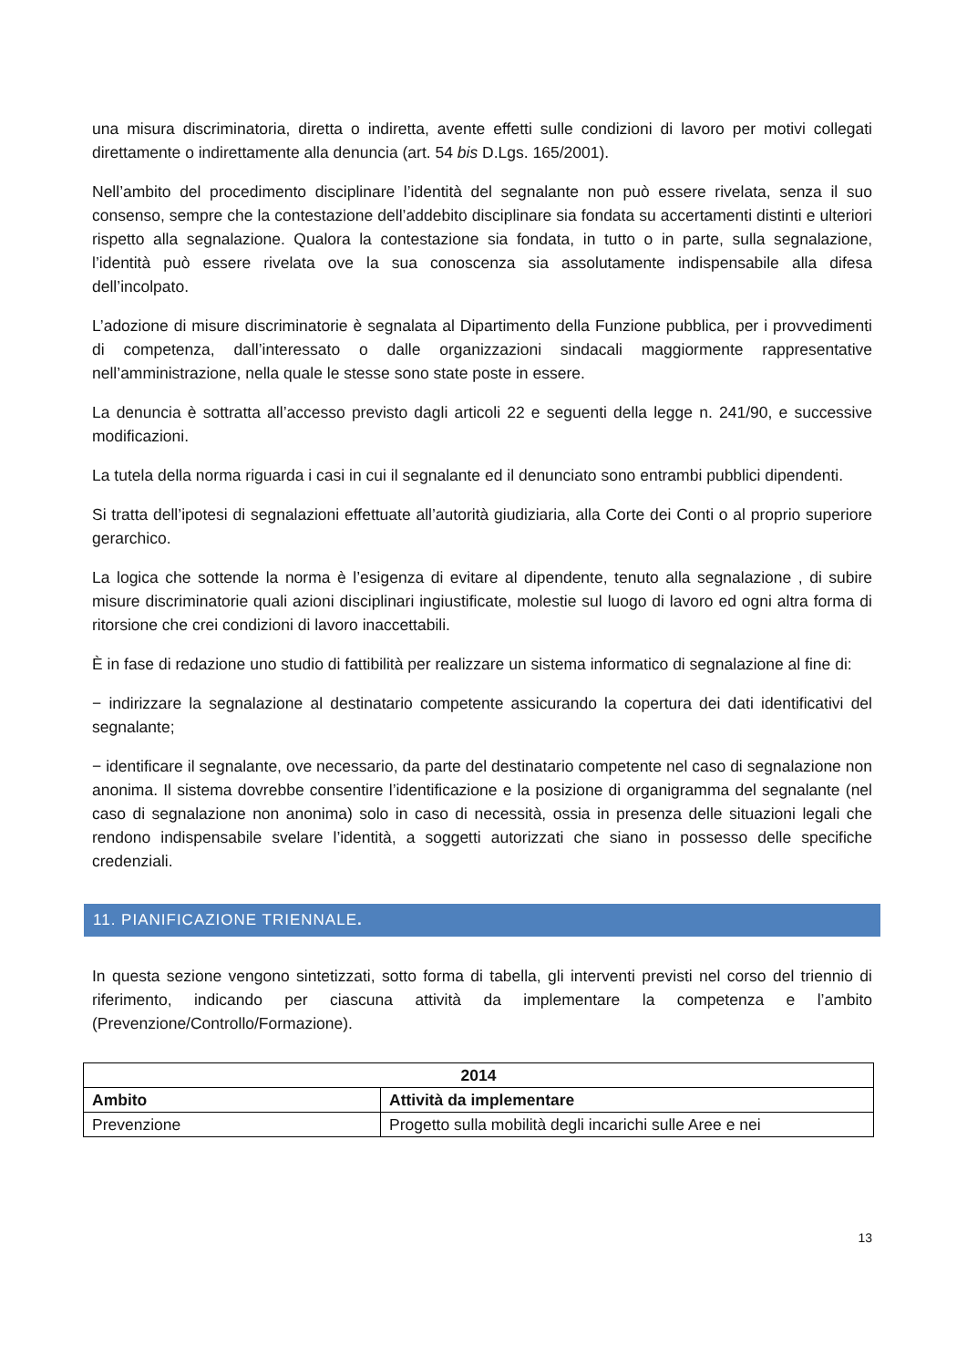una misura discriminatoria, diretta o indiretta, avente effetti sulle condizioni di lavoro per motivi collegati direttamente o indirettamente alla denuncia (art. 54 bis D.Lgs. 165/2001).
Nell’ambito del procedimento disciplinare l’identità del segnalante non può essere rivelata, senza il suo consenso, sempre che la contestazione dell’addebito disciplinare sia fondata su accertamenti distinti e ulteriori rispetto alla segnalazione. Qualora la contestazione sia fondata, in tutto o in parte, sulla segnalazione, l’identità può essere rivelata ove la sua conoscenza sia assolutamente indispensabile alla difesa dell’incolpato.
L’adozione di misure discriminatorie è segnalata al Dipartimento della Funzione pubblica, per i provvedimenti di competenza, dall’interessato o dalle organizzazioni sindacali maggiormente rappresentative nell’amministrazione, nella quale le stesse sono state poste in essere.
La denuncia è sottratta all’accesso previsto dagli articoli 22 e seguenti della legge n. 241/90, e successive modificazioni.
La tutela della norma riguarda i casi in cui il segnalante ed il denunciato sono entrambi pubblici dipendenti.
Si tratta dell’ipotesi di segnalazioni effettuate all’autorità giudiziaria, alla Corte dei Conti o al proprio superiore gerarchico.
La logica che sottende la norma è l’esigenza di evitare al dipendente, tenuto alla segnalazione , di subire misure discriminatorie quali azioni disciplinari ingiustificate, molestie sul luogo di lavoro ed ogni altra forma di ritorsione che crei condizioni di lavoro inaccettabili.
È in fase di redazione uno studio di fattibilità per realizzare un sistema informatico di segnalazione al fine di:
− indirizzare la segnalazione al destinatario competente assicurando la copertura dei dati identificativi del segnalante;
− identificare il segnalante, ove necessario, da parte del destinatario competente nel caso di segnalazione non anonima. Il sistema dovrebbe consentire l’identificazione e la posizione di organigramma del segnalante (nel caso di segnalazione non anonima) solo in caso di necessità, ossia in presenza delle situazioni legali che rendono indispensabile svelare l’identità, a soggetti autorizzati che siano in possesso delle specifiche credenziali.
11. PIANIFICAZIONE TRIENNALE.
In questa sezione vengono sintetizzati, sotto forma di tabella, gli interventi previsti nel corso del triennio di riferimento, indicando per ciascuna attività da implementare la competenza e l’ambito (Prevenzione/Controllo/Formazione).
| 2014 | |
| --- | --- |
| Ambito | Attività da implementare |
| Prevenzione | Progetto sulla mobilità degli incarichi sulle Aree e nei |
13